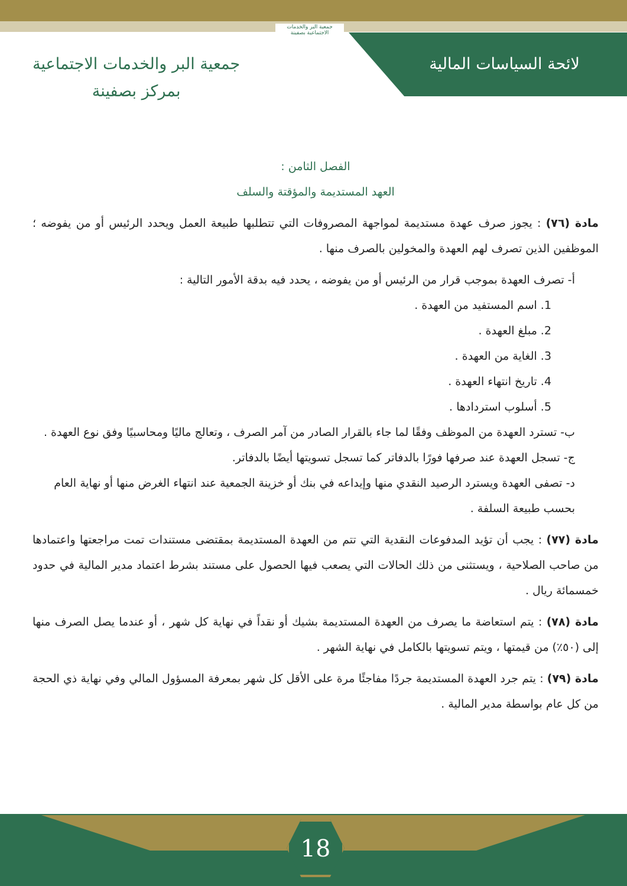لائحة السياسات المالية
جمعية البر والخدمات الاجتماعية بصفينة
جمعية البر والخدمات الاجتماعية
بمركز بصفينة
الفصل الثامن :
العهد المستديمة والمؤقتة والسلف
مادة (٧٦) : يجوز صرف عهدة مستديمة لمواجهة المصروفات التي تتطلبها طبيعة العمل ويحدد الرئيس أو من يفوضه ؛ الموظفين الذين تصرف لهم العهدة والمخولين بالصرف منها .
أ- تصرف العهدة بموجب قرار من الرئيس أو من يفوضه ، يحدد فيه بدقة الأمور التالية :
1. اسم المستفيد من العهدة .
2. مبلغ العهدة .
3. الغاية من العهدة .
4. تاريخ انتهاء العهدة .
5. أسلوب استردادها .
ب- تسترد العهدة من الموظف وفقًا لما جاء بالقرار الصادر من آمر الصرف ، وتعالج ماليًا ومحاسبيًا وفق نوع العهدة .
ج- تسجل العهدة عند صرفها فورًا بالدفاتر كما تسجل تسويتها أيضًا بالدفاتر.
د- تصفى العهدة ويسترد الرصيد النقدي منها وإيداعه في بنك أو خزينة الجمعية عند انتهاء الغرض منها أو نهاية العام بحسب طبيعة السلفة .
مادة (٧٧) : يجب أن تؤيد المدفوعات النقدية التي تتم من العهدة المستديمة بمقتضى مستندات تمت مراجعتها واعتمادها من صاحب الصلاحية ، ويستثنى من ذلك الحالات التي يصعب فيها الحصول على مستند بشرط اعتماد مدير المالية في حدود خمسمائة ريال .
مادة (٧٨) : يتم استعاضة ما يصرف من العهدة المستديمة بشيك أو نقداً في نهاية كل شهر ، أو عندما يصل الصرف منها إلى (٥٠٪) من قيمتها ، ويتم تسويتها بالكامل في نهاية الشهر .
مادة (٧٩) : يتم جرد العهدة المستديمة جردًا مفاجئًا مرة على الأقل كل شهر بمعرفة المسؤول المالي وفي نهاية ذي الحجة من كل عام بواسطة مدير المالية .
18